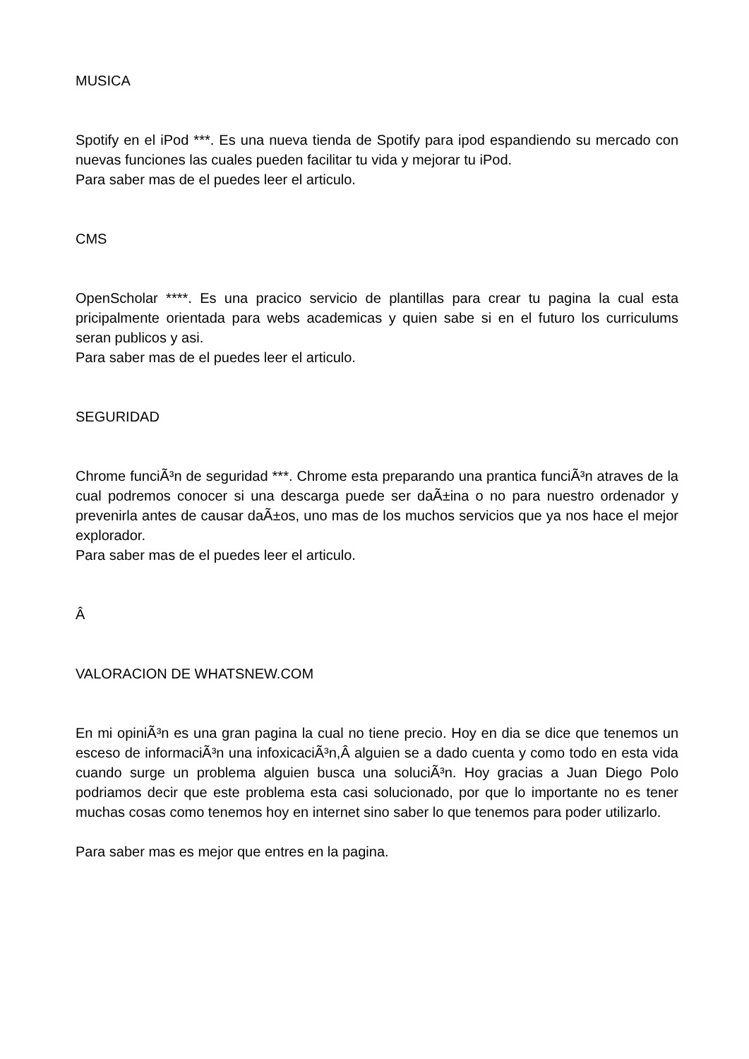MUSICA
Spotify en el iPod ***. Es una nueva tienda de Spotify para ipod espandiendo su mercado con nuevas funciones las cuales pueden facilitar tu vida y mejorar tu iPod.
Para saber mas de el puedes leer el articulo.
CMS
OpenScholar ****. Es una pracico servicio de plantillas para crear tu pagina la cual esta pricipalmente orientada para webs academicas y quien sabe si en el futuro los curriculums seran publicos y asi.
Para saber mas de el puedes leer el articulo.
SEGURIDAD
Chrome funciÃ³n de seguridad ***. Chrome esta preparando una prantica funciÃ³n atraves de la cual podremos conocer si una descarga puede ser daÃ±ina o no para nuestro ordenador y prevenirla antes de causar daÃ±os, uno mas de los muchos servicios que ya nos hace el mejor explorador.
Para saber mas de el puedes leer el articulo.
Â
VALORACION DE WHATSNEW.COM
En mi opiniÃ³n es una gran pagina la cual no tiene precio. Hoy en dia se dice que tenemos un esceso de informaciÃ³n una infoxicaciÃ³n,Â alguien se a dado cuenta y como todo en esta vida cuando surge un problema alguien busca una soluciÃ³n. Hoy gracias a Juan Diego Polo podriamos decir que este problema esta casi solucionado, por que lo importante no es tener muchas cosas como tenemos hoy en internet sino saber lo que tenemos para poder utilizarlo.
Para saber mas es mejor que entres en la pagina.